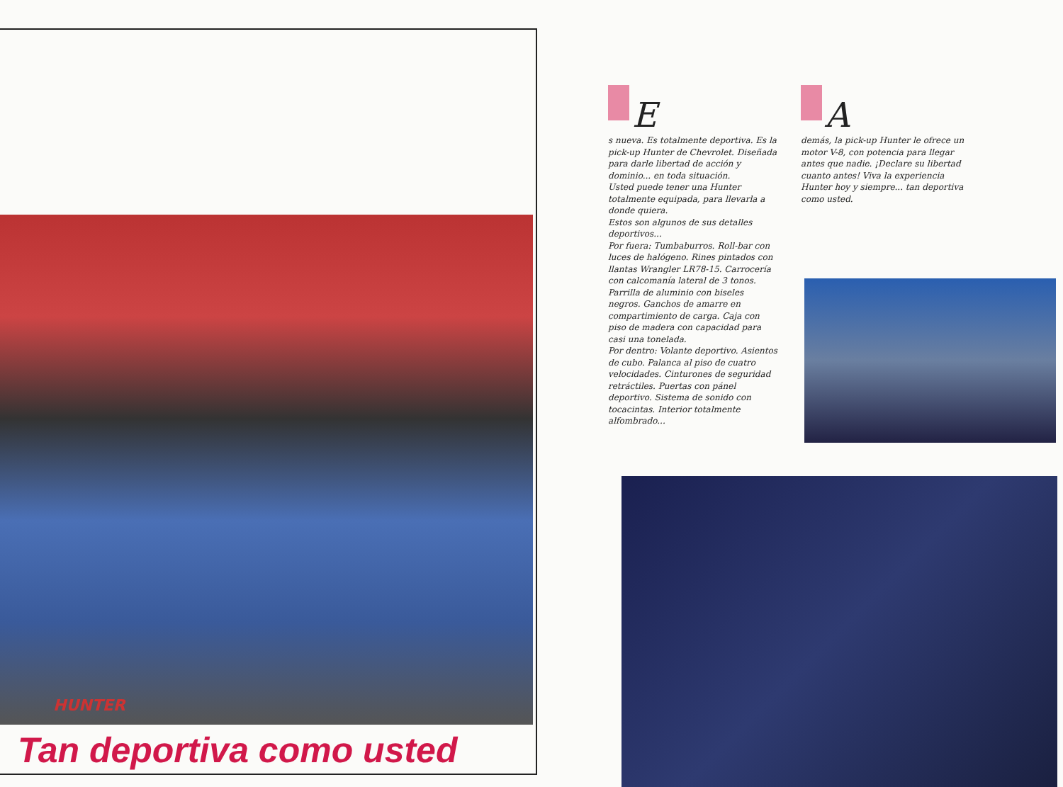HUNTER
Tan deportiva como usted
E
s nueva. Es totalmente deportiva. Es la pick-up Hunter de Chevrolet. Diseñada para darle libertad de acción y dominio... en toda situación.
Usted puede tener una Hunter totalmente equipada, para llevarla a donde quiera.
Estos son algunos de sus detalles deportivos...
Por fuera: Tumbaburros. Roll-bar con luces de halógeno. Rines pintados con llantas Wrangler LR78-15. Carrocería con calcomanía lateral de 3 tonos. Parrilla de aluminio con biseles negros. Ganchos de amarre en compartimiento de carga. Caja con piso de madera con capacidad para casi una tonelada.
Por dentro: Volante deportivo. Asientos de cubo. Palanca al piso de cuatro velocidades. Cinturones de seguridad retráctiles. Puertas con pánel deportivo. Sistema de sonido con tocacintas. Interior totalmente alfombrado...
A
demás, la pick-up Hunter le ofrece un motor V-8, con potencia para llegar antes que nadie. ¡Declare su libertad cuanto antes! Viva la experiencia Hunter hoy y siempre... tan deportiva como usted.